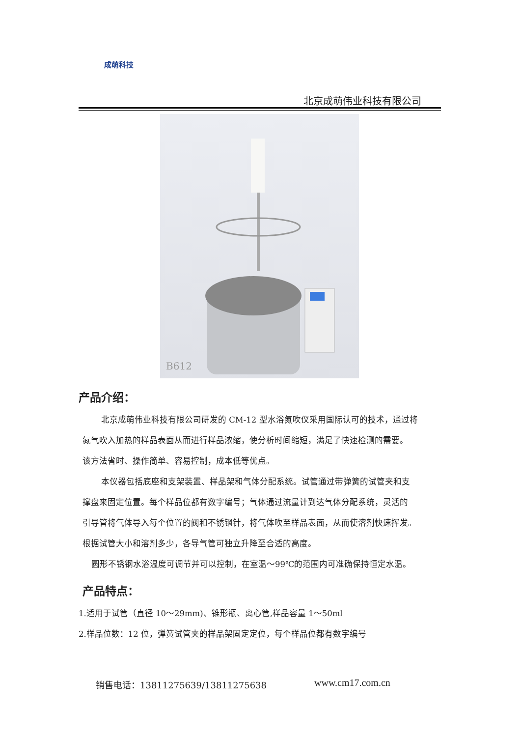成萌科技
北京成萌伟业科技有限公司
B612
产品介绍：
北京成萌伟业科技有限公司研发的 CM-12 型水浴氮吹仪采用国际认可的技术，通过将
氮气吹入加热的样品表面从而进行样品浓缩，使分析时间缩短，满足了快速检测的需要。
该方法省时、操作简单、容易控制，成本低等优点。
本仪器包括底座和支架装置、样品架和气体分配系统。试管通过带弹簧的试管夹和支
撑盘来固定位置。每个样品位都有数字编号；气体通过流量计到达气体分配系统，灵活的
引导管将气体导入每个位置的阀和不锈钢针，将气体吹至样品表面，从而使溶剂快速挥发。
根据试管大小和溶剂多少，各导气管可独立升降至合适的高度。
圆形不锈钢水浴温度可调节并可以控制，在室温～99℃的范围内可准确保持恒定水温。
产品特点：
1.适用于试管（直径 10～29mm)、锥形瓶、离心管,样品容量 1～50ml
2.样品位数：12 位，弹簧试管夹的样品架固定定位，每个样品位都有数字编号
销售电话：13811275639/13811275638
www.cm17.com.cn